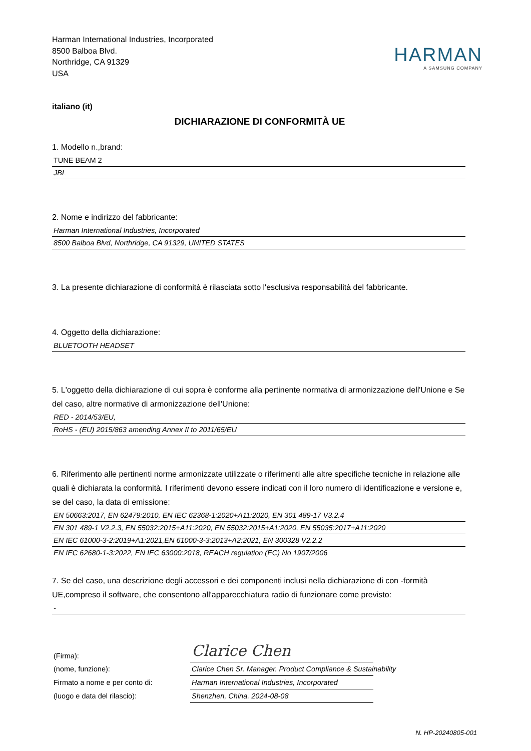Harman International Industries, Incorporated
8500 Balboa Blvd.
Northridge, CA 91329
USA
HARMAN
A SAMSUNG COMPANY
italiano (it)
DICHIARAZIONE DI CONFORMITÀ UE
1. Modello n.,brand:
TUNE BEAM 2
JBL
2. Nome e indirizzo del fabbricante:
Harman International Industries, Incorporated
8500 Balboa Blvd, Northridge, CA 91329, UNITED STATES
3. La presente dichiarazione di conformità è rilasciata sotto l'esclusiva responsabilità del fabbricante.
4. Oggetto della dichiarazione:
BLUETOOTH HEADSET
5. L'oggetto della dichiarazione di cui sopra è conforme alla pertinente normativa di armonizzazione dell'Unione e Se del caso, altre normative di armonizzazione dell'Unione:
RED - 2014/53/EU,
RoHS - (EU) 2015/863 amending Annex II to 2011/65/EU
6. Riferimento alle pertinenti norme armonizzate utilizzate o riferimenti alle altre specifiche tecniche in relazione alle quali è dichiarata la conformità. I riferimenti devono essere indicati con il loro numero di identificazione e versione e, se del caso, la data di emissione:
EN 50663:2017, EN 62479:2010, EN IEC 62368-1:2020+A11:2020, EN 301 489-17 V3.2.4
EN 301 489-1 V2.2.3, EN 55032:2015+A11:2020, EN 55032:2015+A1:2020, EN 55035:2017+A11:2020
EN IEC 61000-3-2:2019+A1:2021,EN 61000-3-3:2013+A2:2021, EN 300328 V2.2.2
EN IEC 62680-1-3:2022, EN IEC 63000:2018, REACH regulation (EC) No 1907/2006
7. Se del caso, una descrizione degli accessori e dei componenti inclusi nella dichiarazione di con -formità UE,compreso il software, che consentono all'apparecchiatura radio di funzionare come previsto:
-
(Firma):
Clarice Chen
(nome, funzione):
Clarice Chen Sr. Manager. Product Compliance & Sustainability
Firmato a nome e per conto di:
Harman International Industries, Incorporated
(luogo e data del rilascio):
Shenzhen, China. 2024-08-08
N. HP-20240805-001